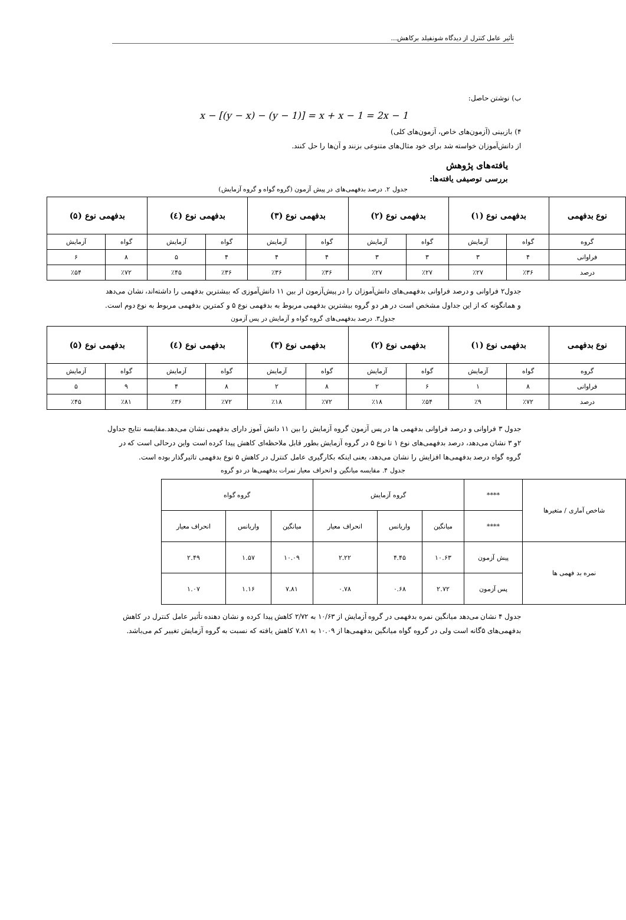تأثیر عامل کنترل از دیدگاه شونفیلد برکاهش...
ب) نوشتن حاصل:
x − [(y − x) − (y − 1)] = x + x − 1 = 2x − 1
۴) بازبینی (آزمون‌های خاص، آزمون‌های کلی)
از دانش‌آموزان خواسته شد برای خود مثال‌های متنوعی بزنند و آن‌ها را حل کنند.
یافته‌های پژوهش
بررسی توصیفی یافته‌ها:
جدول ۲. درصد بدفهمی‌های در پیش آزمون (گروه گواه و گروه آزمایش)
| نوع بدفهمی | بدفهمی نوع (۱) | | بدفهمی نوع (۲) | | بدفهمی نوع (۳) | | بدفهمی نوع (٤) | | بدفهمی نوع (۵) | |
| --- | --- | --- | --- | --- | --- | --- | --- | --- | --- | --- |
| گروه | گواه | آزمایش | گواه | آزمایش | گواه | آزمایش | گواه | آزمایش | گواه | آزمایش |
| فراوانی | ۴ | ۳ | ۳ | ۳ | ۴ | ۴ | ۴ | ۵ | ۸ | ۶ |
| درصد | ٪۳۶ | ٪۲۷ | ٪۲۷ | ٪۲۷ | ٪۳۶ | ٪۳۶ | ٪۳۶ | ٪۴۵ | ٪۷۲ | ٪۵۴ |
جدول۲ فراوانی و درصد فراوانی بدفهمی‌های دانش‌آموزان را در پیش‌آزمون از بین ۱۱ دانش‌آموزی که بیشترین بدفهمی را داشته‌اند، نشان می‌دهد و همانگونه که از این جداول مشخص است در هر دو گروه بیشترین بدفهمی مربوط به بدفهمی نوع ۵ و کمترین بدفهمی مربوط به نوع دوم است.
جدول۳. درصد بدفهمی‌های گروه گواه و آزمایش در پس آزمون
| نوع بدفهمی | بدفهمی نوع (۱) | | بدفهمی نوع (۲) | | بدفهمی نوع (۳) | | بدفهمی نوع (٤) | | بدفهمی نوع (۵) | |
| --- | --- | --- | --- | --- | --- | --- | --- | --- | --- | --- |
| گروه | گواه | آزمایش | گواه | آزمایش | گواه | آزمایش | گواه | آزمایش | گواه | آزمایش |
| فراوانی | ۸ | ۱ | ۶ | ۲ | ۸ | ۲ | ۸ | ۴ | ۹ | ۵ |
| درصد | ٪۷۲ | ٪۹ | ٪۵۴ | ٪۱۸ | ٪۷۲ | ٪۱۸ | ٪۷۲ | ٪۳۶ | ٪۸۱ | ٪۴۵ |
جدول ۳ فراوانی و درصد فراوانی بدفهمی ها در پس آزمون گروه آزمایش را بین ۱۱ دانش آموز دارای بدفهمی نشان می‌دهد.مقایسه نتایج جداول ۲و ۳ نشان می‌دهد، درصد بدفهمی‌های نوع ۱ تا نوع ۵ در گروه آزمایش بطور قابل ملاحظه‌ای کاهش پیدا کرده است واین درحالی است که در گروه گواه درصد بدفهمی‌ها افزایش را نشان می‌دهد، یعنی اینکه بکارگیری عامل کنترل در کاهش ۵ نوع بدفهمی تاثیرگذار بوده است.
جدول ۴. مقایسه میانگین و انحراف معیار نمرات بدفهمی‌ها در دو گروه
| شاخص آماری / متغیرها | **** | گروه آزمایش | | | گروه گواه | | |
| | **** | میانگین | واریانس | انحراف معیار | میانگین | واریانس | انحراف معیار |
| نمره بد فهمی ها | پیش آزمون | ۱۰.۶۳ | ۴.۴۵ | ۲.۲۲ | ۱۰.۰۹ | ۱.۵۷ | ۲.۴۹ |
| | پس آزمون | ۲.۷۲ | ۰.۶۸ | ۰.۷۸ | ۷.۸۱ | ۱.۱۶ | ۱.۰۷ |
جدول ۴ نشان می‌دهد میانگین نمره بدفهمی در گروه آزمایش از ۱۰/۶۳ به ۲/۷۲ کاهش پیدا کرده و نشان دهنده تأثیر عامل کنترل در کاهش بدفهمی‌های ۵گانه است ولی در گروه گواه میانگین بدفهمی‌ها از ۱۰.۰۹ به ۷.۸۱ کاهش یافته که نسبت به گروه آزمایش تغییر کم می‌باشد.